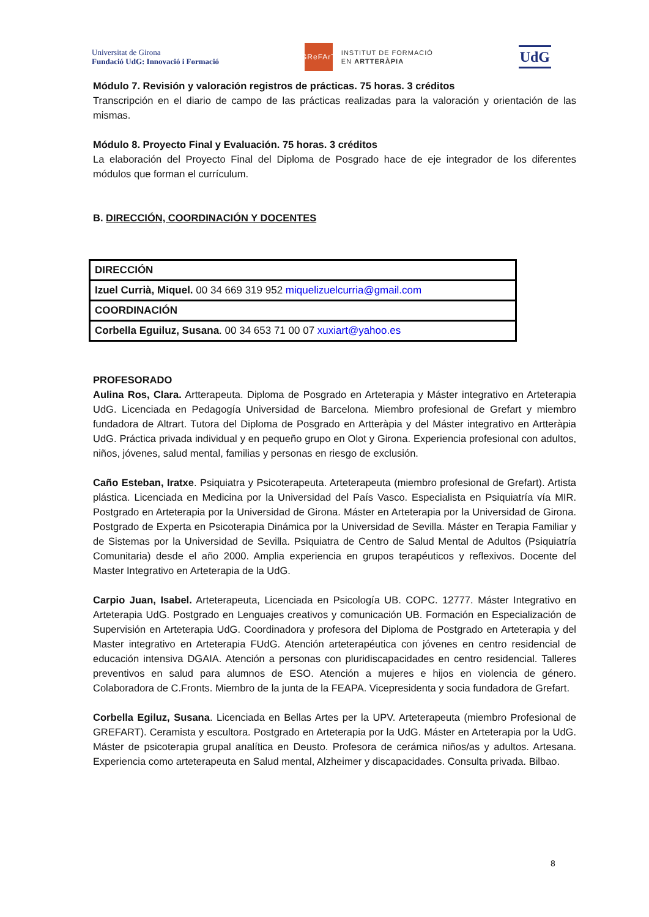Universitat de Girona
Fundació UdG: Innovació i Formació
GReFArT
INSTITUT DE FORMACIÓ
EN ARTTERÀPIA
UdG
Módulo 7. Revisión y valoración registros de prácticas. 75 horas. 3 créditos
Transcripción en el diario de campo de las prácticas realizadas para la valoración y orientación de las mismas.
Módulo 8. Proyecto Final y Evaluación. 75 horas. 3 créditos
La elaboración del Proyecto Final del Diploma de Posgrado hace de eje integrador de los diferentes módulos que forman el currículum.
B. DIRECCIÓN, COORDINACIÓN Y DOCENTES
| DIRECCIÓN |
| Izuel Currià, Miquel. 00 34 669 319 952 miquelizuelcurria@gmail.com |
| COORDINACIÓN |
| Corbella Eguiluz, Susana . 00 34 653 71 00 07 xuxiart@yahoo.es |
PROFESORADO
Aulina Ros, Clara. Artterapeuta. Diploma de Posgrado en Arteterapia y Máster integrativo en Arteterapia UdG. Licenciada en Pedagogía Universidad de Barcelona. Miembro profesional de Grefart y miembro fundadora de Altrart. Tutora del Diploma de Posgrado en Artteràpia y del Máster integrativo en Artteràpia UdG. Práctica privada individual y en pequeño grupo en Olot y Girona. Experiencia profesional con adultos, niños, jóvenes, salud mental, familias y personas en riesgo de exclusión.
Caño Esteban, Iratxe. Psiquiatra y Psicoterapeuta. Arteterapeuta (miembro profesional de Grefart). Artista plástica. Licenciada en Medicina por la Universidad del País Vasco. Especialista en Psiquiatría vía MIR. Postgrado en Arteterapia por la Universidad de Girona. Máster en Arteterapia por la Universidad de Girona. Postgrado de Experta en Psicoterapia Dinámica por la Universidad de Sevilla. Máster en Terapia Familiar y de Sistemas por la Universidad de Sevilla. Psiquiatra de Centro de Salud Mental de Adultos (Psiquiatría Comunitaria) desde el año 2000. Amplia experiencia en grupos terapéuticos y reflexivos. Docente del Master Integrativo en Arteterapia de la UdG.
Carpio Juan, Isabel. Arteterapeuta, Licenciada en Psicología UB. COPC. 12777. Máster Integrativo en Arteterapia UdG. Postgrado en Lenguajes creativos y comunicación UB. Formación en Especialización de Supervisión en Arteterapia UdG. Coordinadora y profesora del Diploma de Postgrado en Arteterapia y del Master integrativo en Arteterapia FUdG. Atención arteterapéutica con jóvenes en centro residencial de educación intensiva DGAIA. Atención a personas con pluridiscapacidades en centro residencial. Talleres preventivos en salud para alumnos de ESO. Atención a mujeres e hijos en violencia de género. Colaboradora de C.Fronts. Miembro de la junta de la FEAPA. Vicepresidenta y socia fundadora de Grefart.
Corbella Egiluz, Susana. Licenciada en Bellas Artes per la UPV. Arteterapeuta (miembro Profesional de GREFART). Ceramista y escultora. Postgrado en Arteterapia por la UdG. Máster en Arteterapia por la UdG. Máster de psicoterapia grupal analítica en Deusto. Profesora de cerámica niños/as y adultos. Artesana. Experiencia como arteterapeuta en Salud mental, Alzheimer y discapacidades. Consulta privada. Bilbao.
8